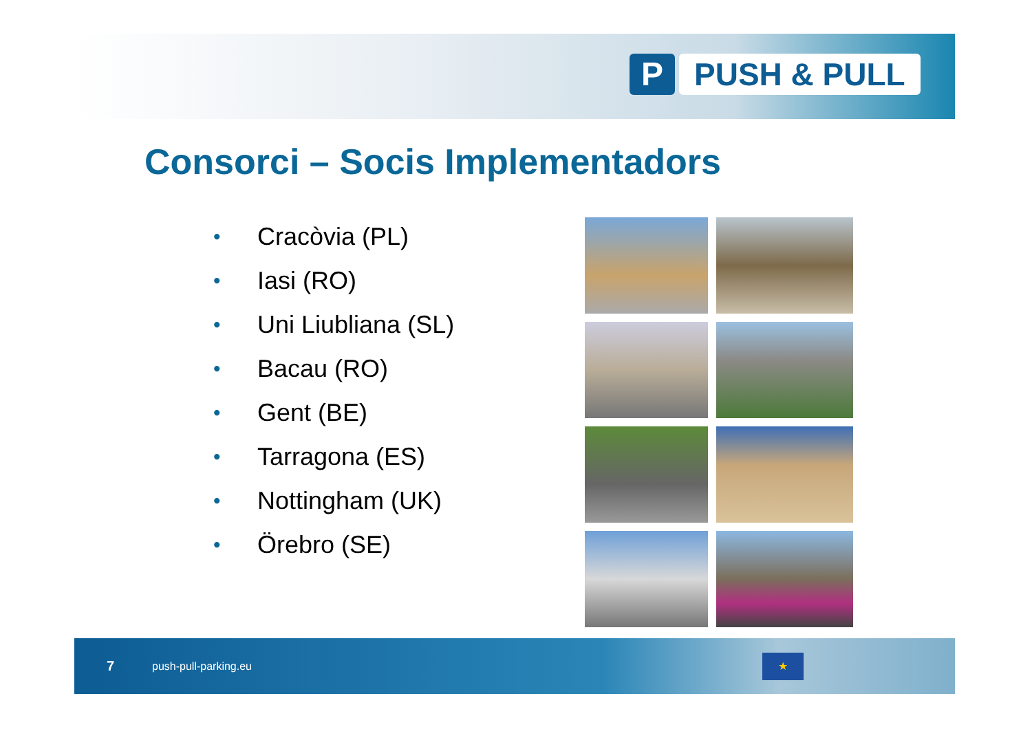P PUSH & PULL
Consorci – Socis Implementadors
• Cracòvia (PL)
• Iasi (RO)
• Uni Liubliana (SL)
• Bacau (RO)
• Gent (BE)
• Tarragona (ES)
• Nottingham (UK)
• Örebro (SE)
7 push-pull-parking.eu
★